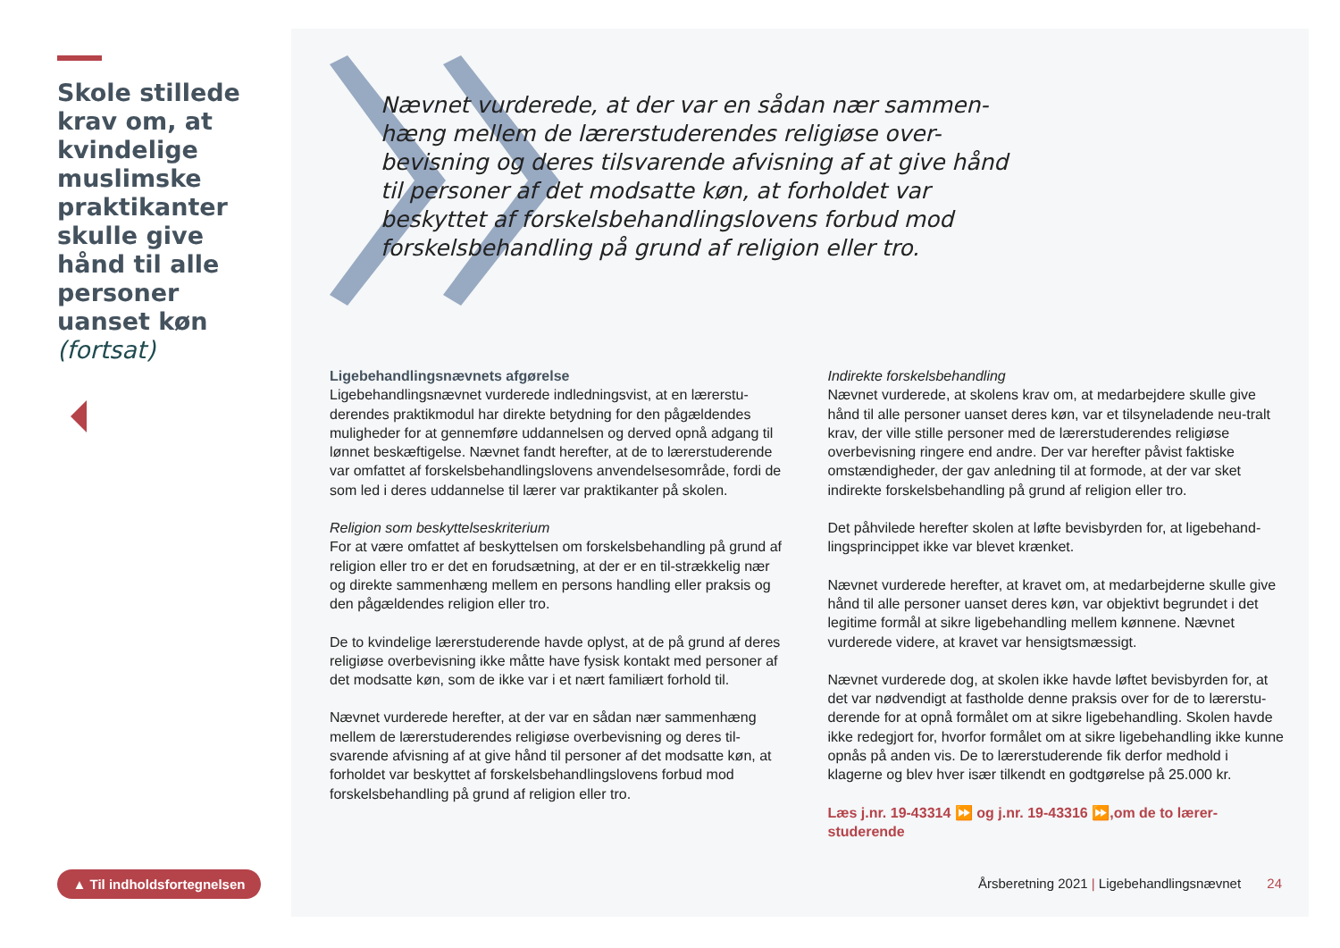Skole stillede krav om, at kvindelige muslimske praktikanter skulle give hånd til alle personer uanset køn (fortsat)
▲ Til indholdsfortegnelsen
Nævnet vurderede, at der var en sådan nær sammen-hæng mellem de lærerstuderendes religiøse over-bevisning og deres tilsvarende afvisning af at give hånd til personer af det modsatte køn, at forholdet var beskyttet af forskelsbehandlingslovens forbud mod forskelsbehandling på grund af religion eller tro.
Ligebehandlingsnævnets afgørelse
Ligebehandlingsnævnet vurderede indledningsvist, at en lærerstu-derendes praktikmodul har direkte betydning for den pågældendes muligheder for at gennemføre uddannelsen og derved opnå adgang til lønnet beskæftigelse. Nævnet fandt herefter, at de to lærerstuderende var omfattet af forskelsbehandlingslovens anvendelsesområde, fordi de som led i deres uddannelse til lærer var praktikanter på skolen.
Religion som beskyttelseskriterium
For at være omfattet af beskyttelsen om forskelsbehandling på grund af religion eller tro er det en forudsætning, at der er en til-strækkelig nær og direkte sammenhæng mellem en persons handling eller praksis og den pågældendes religion eller tro.
De to kvindelige lærerstuderende havde oplyst, at de på grund af deres religiøse overbevisning ikke måtte have fysisk kontakt med personer af det modsatte køn, som de ikke var i et nært familiært forhold til.
Nævnet vurderede herefter, at der var en sådan nær sammenhæng mellem de lærerstuderendes religiøse overbevisning og deres til-svarende afvisning af at give hånd til personer af det modsatte køn, at forholdet var beskyttet af forskelsbehandlingslovens forbud mod forskelsbehandling på grund af religion eller tro.
Indirekte forskelsbehandling
Nævnet vurderede, at skolens krav om, at medarbejdere skulle give hånd til alle personer uanset deres køn, var et tilsyneladende neu-tralt krav, der ville stille personer med de lærerstuderendes religiøse overbevisning ringere end andre. Der var herefter påvist faktiske omstændigheder, der gav anledning til at formode, at der var sket indirekte forskelsbehandling på grund af religion eller tro.
Det påhvilede herefter skolen at løfte bevisbyrden for, at ligebehand-lingsprincippet ikke var blevet krænket.
Nævnet vurderede herefter, at kravet om, at medarbejderne skulle give hånd til alle personer uanset deres køn, var objektivt begrundet i det legitime formål at sikre ligebehandling mellem kønnene. Nævnet vurderede videre, at kravet var hensigtsmæssigt.
Nævnet vurderede dog, at skolen ikke havde løftet bevisbyrden for, at det var nødvendigt at fastholde denne praksis over for de to lærerstu-derende for at opnå formålet om at sikre ligebehandling. Skolen havde ikke redegjort for, hvorfor formålet om at sikre ligebehandling ikke kunne opnås på anden vis. De to lærerstuderende fik derfor medhold i klagerne og blev hver især tilkendt en godtgørelse på 25.000 kr.
Læs j.nr. 19-43314 ⏩ og j.nr. 19-43316 ⏩,om de to lærer-studerende
Årsberetning 2021 | Ligebehandlingsnævnet 24